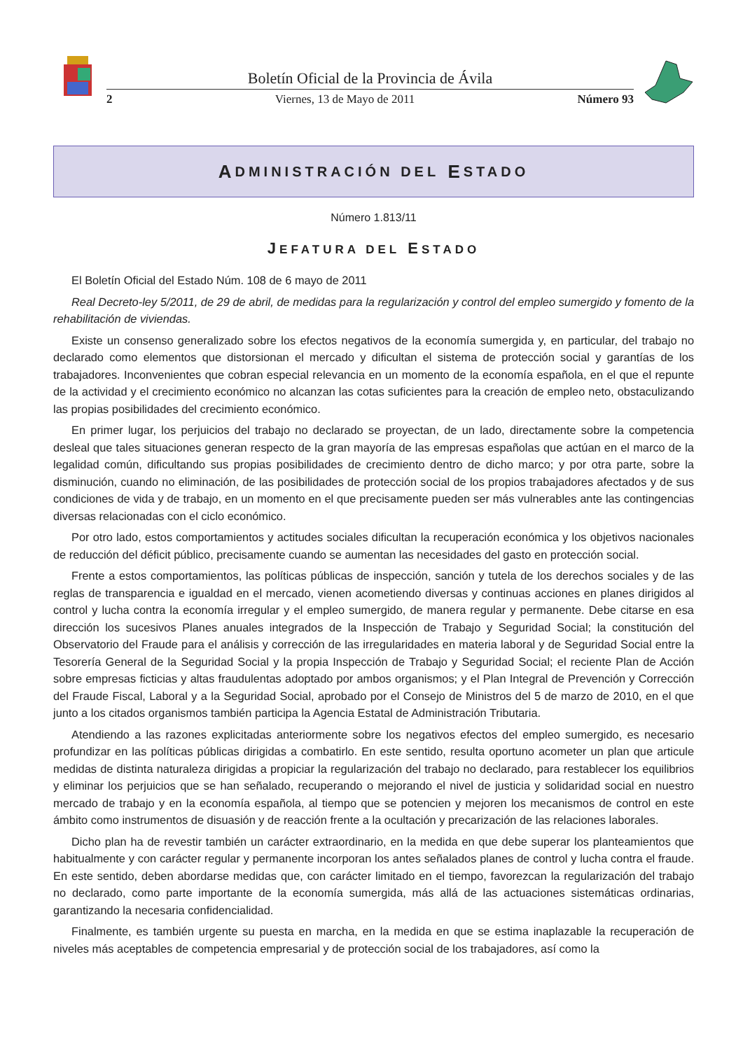Boletín Oficial de la Provincia de Ávila
2 Viernes, 13 de Mayo de 2011 Número 93
A DMINISTRACIÓN DEL E STADO
Número 1.813/11
JEFATURA DEL ESTADO
El Boletín Oficial del Estado Núm. 108 de 6 mayo de 2011
Real Decreto-ley 5/2011, de 29 de abril, de medidas para la regularización y control del empleo sumergido y fomento de la rehabilitación de viviendas.
Existe un consenso generalizado sobre los efectos negativos de la economía sumergida y, en particular, del trabajo no declarado como elementos que distorsionan el mercado y dificultan el sistema de protección social y garantías de los trabajadores. Inconvenientes que cobran especial relevancia en un momento de la economía española, en el que el repunte de la actividad y el crecimiento económico no alcanzan las cotas suficientes para la creación de empleo neto, obstaculizando las propias posibilidades del crecimiento económico.
En primer lugar, los perjuicios del trabajo no declarado se proyectan, de un lado, directamente sobre la competencia desleal que tales situaciones generan respecto de la gran mayoría de las empresas españolas que actúan en el marco de la legalidad común, dificultando sus propias posibilidades de crecimiento dentro de dicho marco; y por otra parte, sobre la disminución, cuando no eliminación, de las posibilidades de protección social de los propios trabajadores afectados y de sus condiciones de vida y de trabajo, en un momento en el que precisamente pueden ser más vulnerables ante las contingencias diversas relacionadas con el ciclo económico.
Por otro lado, estos comportamientos y actitudes sociales dificultan la recuperación económica y los objetivos nacionales de reducción del déficit público, precisamente cuando se aumentan las necesidades del gasto en protección social.
Frente a estos comportamientos, las políticas públicas de inspección, sanción y tutela de los derechos sociales y de las reglas de transparencia e igualdad en el mercado, vienen acometiendo diversas y continuas acciones en planes dirigidos al control y lucha contra la economía irregular y el empleo sumergido, de manera regular y permanente. Debe citarse en esa dirección los sucesivos Planes anuales integrados de la Inspección de Trabajo y Seguridad Social; la constitución del Observatorio del Fraude para el análisis y corrección de las irregularidades en materia laboral y de Seguridad Social entre la Tesorería General de la Seguridad Social y la propia Inspección de Trabajo y Seguridad Social; el reciente Plan de Acción sobre empresas ficticias y altas fraudulentas adoptado por ambos organismos; y el Plan Integral de Prevención y Corrección del Fraude Fiscal, Laboral y a la Seguridad Social, aprobado por el Consejo de Ministros del 5 de marzo de 2010, en el que junto a los citados organismos también participa la Agencia Estatal de Administración Tributaria.
Atendiendo a las razones explicitadas anteriormente sobre los negativos efectos del empleo sumergido, es necesario profundizar en las políticas públicas dirigidas a combatirlo. En este sentido, resulta oportuno acometer un plan que articule medidas de distinta naturaleza dirigidas a propiciar la regularización del trabajo no declarado, para restablecer los equilibrios y eliminar los perjuicios que se han señalado, recuperando o mejorando el nivel de justicia y solidaridad social en nuestro mercado de trabajo y en la economía española, al tiempo que se potencien y mejoren los mecanismos de control en este ámbito como instrumentos de disuasión y de reacción frente a la ocultación y precarización de las relaciones laborales.
Dicho plan ha de revestir también un carácter extraordinario, en la medida en que debe superar los planteamientos que habitualmente y con carácter regular y permanente incorporan los antes señalados planes de control y lucha contra el fraude. En este sentido, deben abordarse medidas que, con carácter limitado en el tiempo, favorezcan la regularización del trabajo no declarado, como parte importante de la economía sumergida, más allá de las actuaciones sistemáticas ordinarias, garantizando la necesaria confidencialidad.
Finalmente, es también urgente su puesta en marcha, en la medida en que se estima inaplazable la recuperación de niveles más aceptables de competencia empresarial y de protección social de los trabajadores, así como la